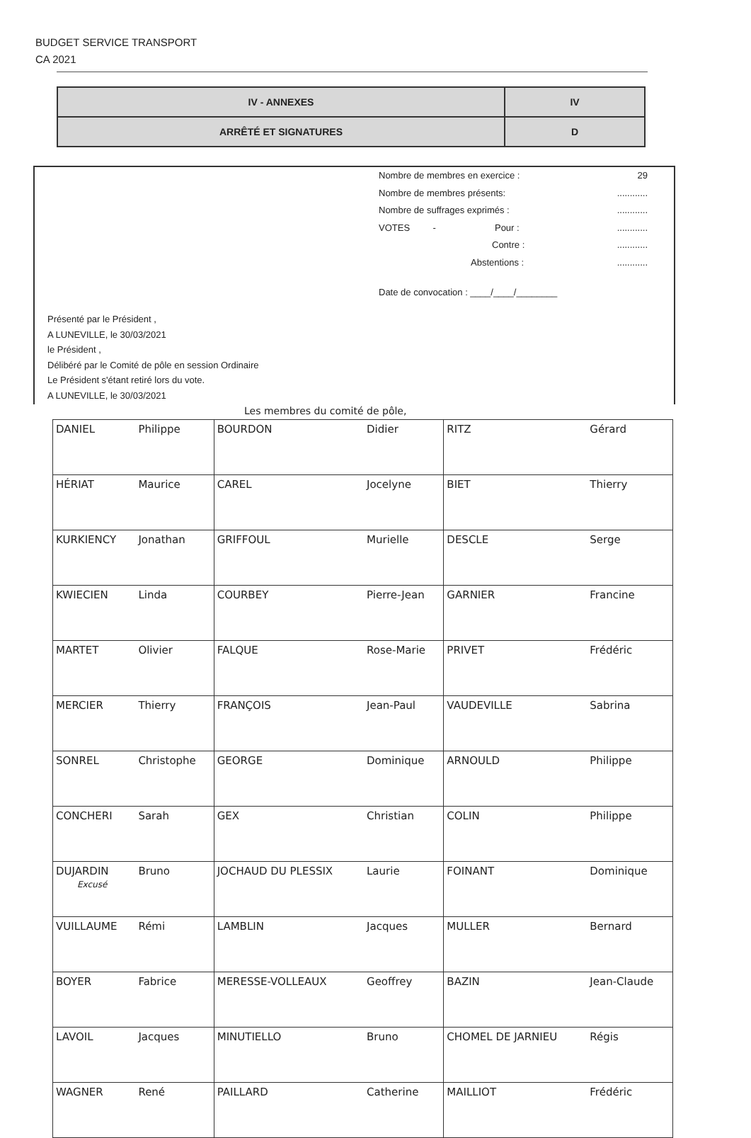BUDGET SERVICE TRANSPORT
CA 2021
| IV - ANNEXES | IV |
| ARRÊTÉ ET SIGNATURES | D |
Nombre de membres en exercice : 29
Nombre de membres présents:............
Nombre de suffrages exprimés :............
VOTES - Pour :............
Contre :............
Abstentions :............
Date de convocation : ____/____/________
Présenté par le Président ,
A LUNEVILLE, le 30/03/2021
le Président ,
Délibéré par le Comité de pôle en session Ordinaire
Le Président s'étant retiré lors du vote.
A LUNEVILLE, le 30/03/2021
Les membres du comité de pôle,
| DANIEL | Philippe | BOURDON | Didier | RITZ | Gérard |
| HÉRIAT | Maurice | CAREL | Jocelyne | BIET | Thierry |
| KURKIENCY | Jonathan | GRIFFOUL | Murielle | DESCLE | Serge |
| KWIECIEN | Linda | COURBEY | Pierre-Jean | GARNIER | Francine |
| MARTET | Olivier | FALQUE | Rose-Marie | PRIVET | Frédéric |
| MERCIER | Thierry | FRANÇOIS | Jean-Paul | VAUDEVILLE | Sabrina |
| SONREL | Christophe | GEORGE | Dominique | ARNOULD | Philippe |
| CONCHERI | Sarah | GEX | Christian | COLIN | Philippe |
| DUJARDIN Excusé | Bruno | JOCHAUD DU PLESSIX | Laurie | FOINANT | Dominique |
| VUILLAUME | Rémi | LAMBLIN | Jacques | MULLER | Bernard |
| BOYER | Fabrice | MERESSE-VOLLEAUX | Geoffrey | BAZIN | Jean-Claude |
| LAVOIL | Jacques | MINUTIELLO | Bruno | CHOMEL DE JARNIEU | Régis |
| WAGNER | René | PAILLARD | Catherine | MAILLIOT | Frédéric |